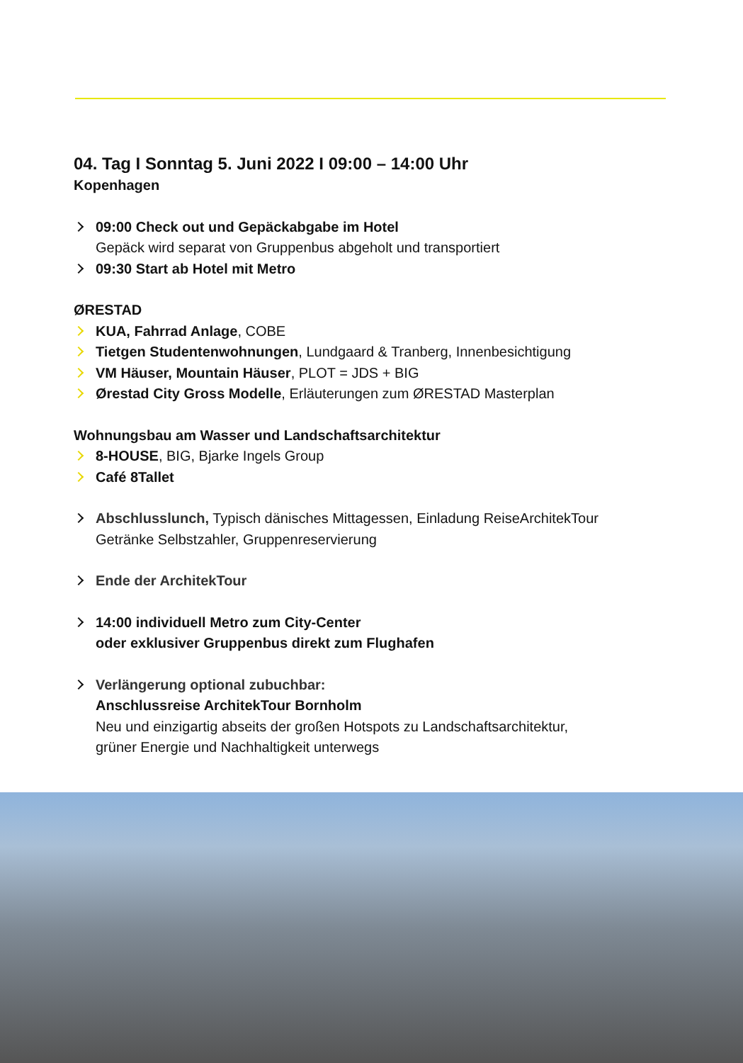04. Tag I Sonntag 5. Juni 2022 I 09:00 – 14:00 Uhr
Kopenhagen
09:00 Check out und Gepäckabgabe im Hotel
Gepäck wird separat von Gruppenbus abgeholt und transportiert
09:30 Start ab Hotel mit Metro
ØRESTAD
KUA, Fahrrad Anlage, COBE
Tietgen Studentenwohnungen, Lundgaard & Tranberg, Innenbesichtigung
VM Häuser, Mountain Häuser, PLOT = JDS + BIG
Ørestad City Gross Modelle, Erläuterungen zum ØRESTAD Masterplan
Wohnungsbau am Wasser und Landschaftsarchitektur
8-HOUSE, BIG, Bjarke Ingels Group
Café 8Tallet
Abschlusslunch, Typisch dänisches Mittagessen, Einladung ReiseArchitekTour
Getränke Selbstzahler, Gruppenreservierung
Ende der ArchitekTour
14:00 individuell Metro zum City-Center
oder exklusiver Gruppenbus direkt zum Flughafen
Verlängerung optional zubuchbar:
Anschlussreise ArchitekTour Bornholm
Neu und einzigartig abseits der großen Hotspots zu Landschaftsarchitektur,
grüner Energie und Nachhaltigkeit unterwegs